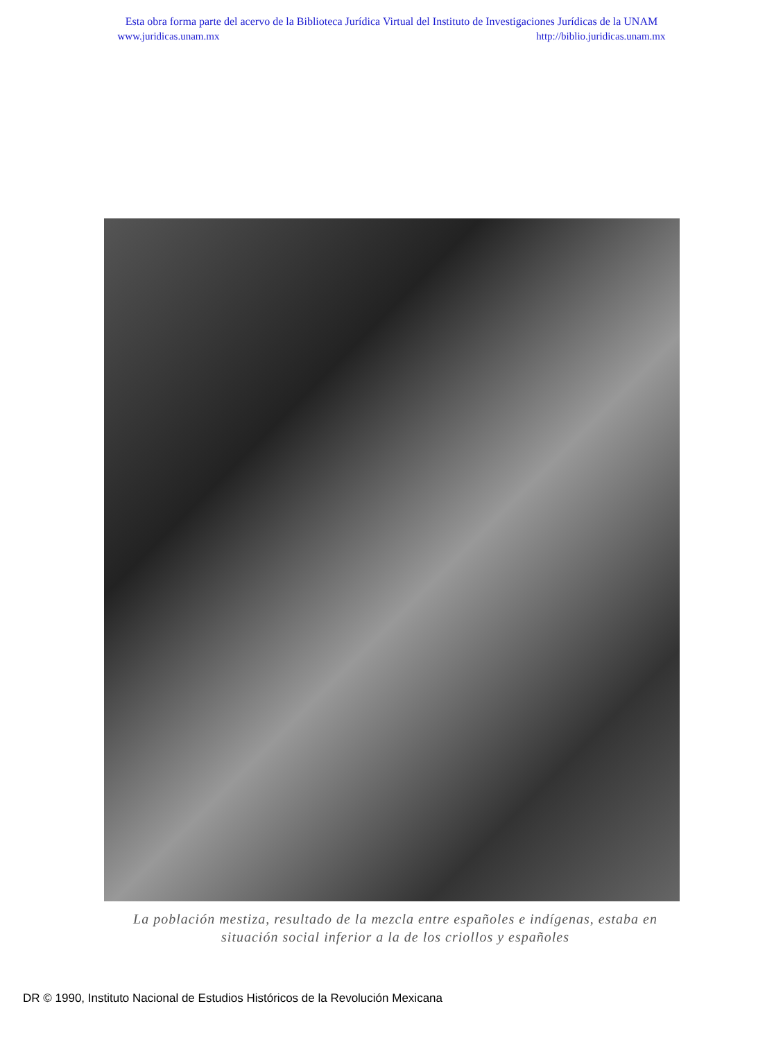Esta obra forma parte del acervo de la Biblioteca Jurídica Virtual del Instituto de Investigaciones Jurídicas de la UNAM
www.juridicas.unam.mx http://biblio.juridicas.unam.mx
La población mestiza, resultado de la mezcla entre españoles e indígenas, estaba en situación social inferior a la de los criollos y españoles
DR © 1990, Instituto Nacional de Estudios Históricos de la Revolución Mexicana